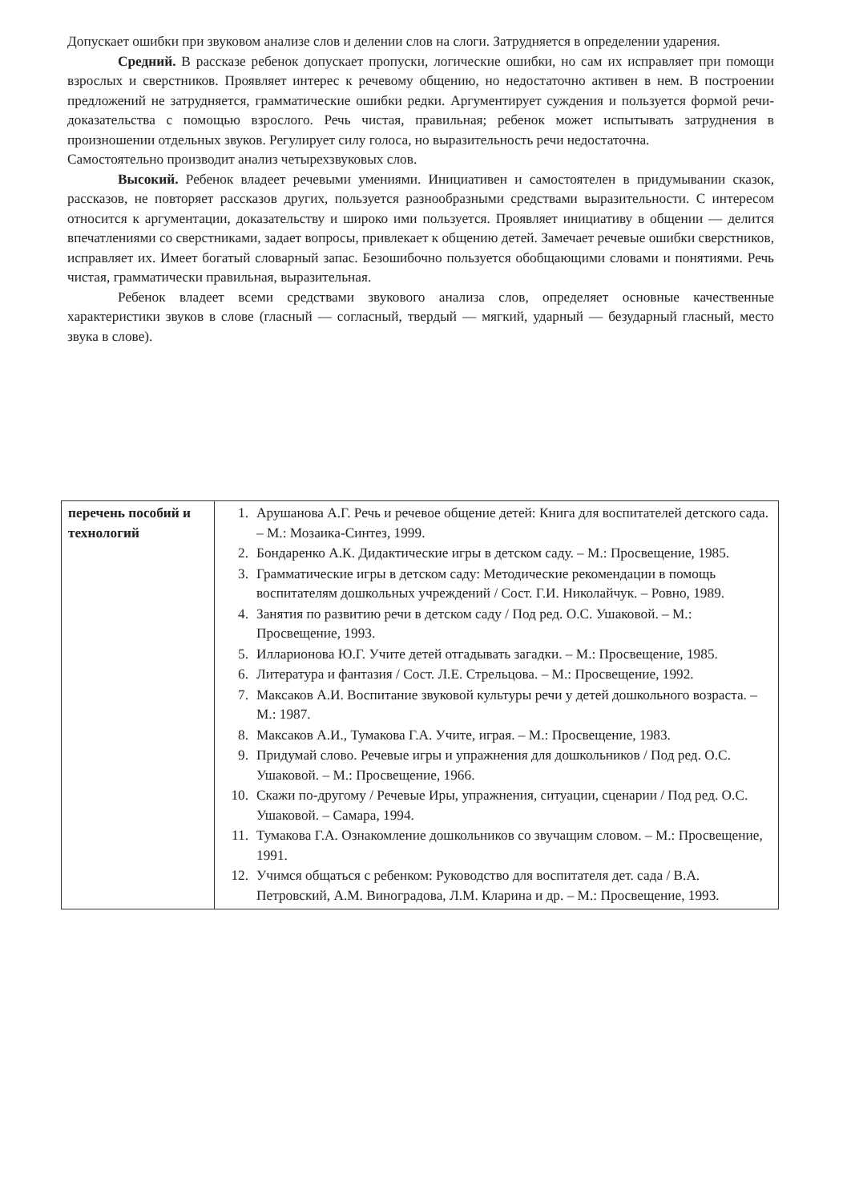Допускает ошибки при звуковом анализе слов и делении слов на слоги. Затрудняется в определении ударения.
Средний. В рассказе ребенок допускает пропуски, логические ошибки, но сам их исправляет при помощи взрослых и сверстников. Проявляет интерес к речевому общению, но недостаточно активен в нем. В построении предложений не затрудняется, грамматические ошибки редки. Аргументирует суждения и пользуется формой речи-доказательства с помощью взрослого. Речь чистая, правильная; ребенок может испытывать затруднения в произношении отдельных звуков. Регулирует силу голоса, но выразительность речи недостаточна.
Самостоятельно производит анализ четырехзвуковых слов.
Высокий. Ребенок владеет речевыми умениями. Инициативен и самостоятелен в придумывании сказок, рассказов, не повторяет рассказов других, пользуется разнообразными средствами выразительности. С интересом относится к аргументации, доказательству и широко ими пользуется. Проявляет инициативу в общении — делится впечатлениями со сверстниками, задает вопросы, привлекает к общению детей. Замечает речевые ошибки сверстников, исправляет их. Имеет богатый словарный запас. Безошибочно пользуется обобщающими словами и понятиями. Речь чистая, грамматически правильная, выразительная.
Ребенок владеет всеми средствами звукового анализа слов, определяет основные качественные характеристики звуков в слове (гласный — согласный, твердый — мягкий, ударный — безударный гласный, место звука в слове).
| перечень пособий и технологий | 1. Арушанова А.Г. Речь и речевое общение детей: Книга для воспитателей детского сада. – М.: Мозаика-Синтез, 1999. 2. Бондаренко А.К. Дидактические игры в детском саду. – М.: Просвещение, 1985. 3. Грамматические игры в детском саду: Методические рекомендации в помощь воспитателям дошкольных учреждений / Сост. Г.И. Николайчук. – Ровно, 1989. 4. Занятия по развитию речи в детском саду / Под ред. О.С. Ушаковой. – М.: Просвещение, 1993. 5. Илларионова Ю.Г. Учите детей отгадывать загадки. – М.: Просвещение, 1985. 6. Литература и фантазия / Сост. Л.Е. Стрельцова. – М.: Просвещение, 1992. 7. Максаков А.И. Воспитание звуковой культуры речи у детей дошкольного возраста. – М.: 1987. 8. Максаков А.И., Тумакова Г.А. Учите, играя. – М.: Просвещение, 1983. 9. Придумай слово. Речевые игры и упражнения для дошкольников / Под ред. О.С. Ушаковой. – М.: Просвещение, 1966. 10. Скажи по-другому / Речевые Иры, упражнения, ситуации, сценарии / Под ред. О.С. Ушаковой. – Самара, 1994. 11. Тумакова Г.А. Ознакомление дошкольников со звучащим словом. – М.: Просвещение, 1991. 12. Учимся общаться с ребенком: Руководство для воспитателя дет. сада / В.А. Петровский, А.М. Виноградова, Л.М. Кларина и др. – М.: Просвещение, 1993. |